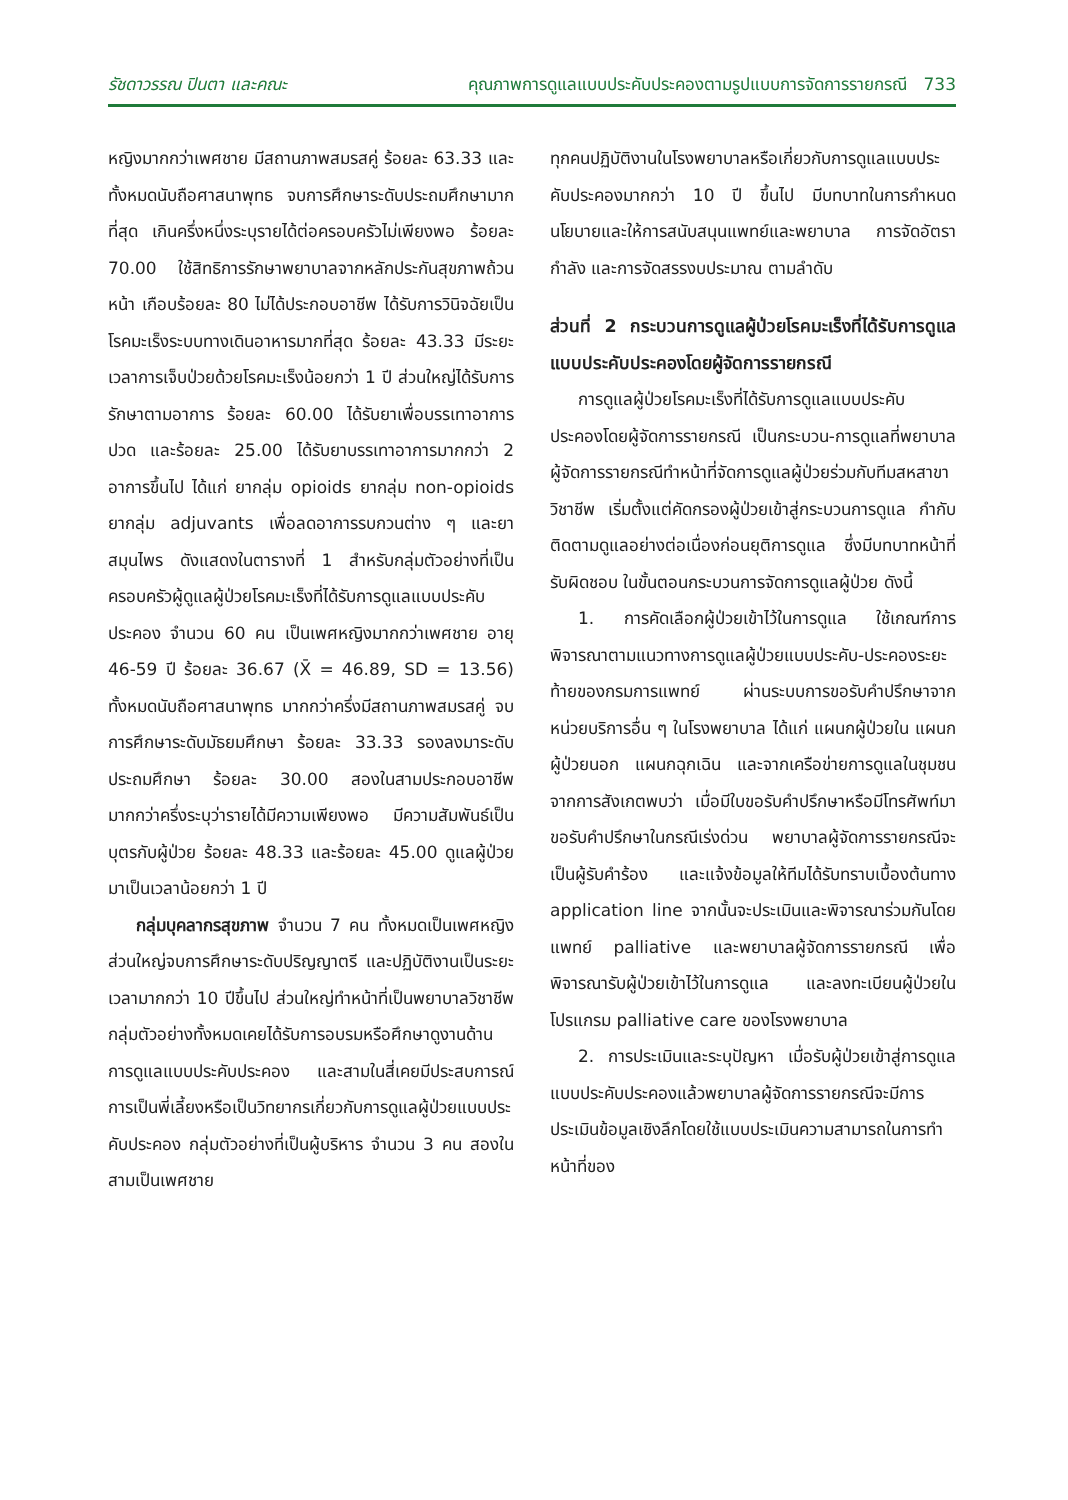รัชดาวรรณ ปินตา และคณะ คุณภาพการดูแลแบบประคับประคองตามรูปแบบการจัดการรายกรณี 733
หญิงมากกว่าเพศชาย มีสถานภาพสมรสคู่ ร้อยละ 63.33 และทั้งหมดนับถือศาสนาพุทธ จบการศึกษาระดับประถมศึกษามากที่สุด เกินครึ่งหนึ่งระบุรายได้ต่อครอบครัวไม่เพียงพอ ร้อยละ 70.00 ใช้สิทธิการรักษาพยาบาลจากหลักประกันสุขภาพถ้วนหน้า เกือบร้อยละ 80 ไม่ได้ประกอบอาชีพ ได้รับการวินิจฉัยเป็นโรคมะเร็งระบบทางเดินอาหารมากที่สุด ร้อยละ 43.33 มีระยะเวลาการเจ็บป่วยด้วยโรคมะเร็งน้อยกว่า 1 ปี ส่วนใหญ่ได้รับการรักษาตามอาการ ร้อยละ 60.00 ได้รับยาเพื่อบรรเทาอาการปวด และร้อยละ 25.00 ได้รับยาบรรเทาอาการมากกว่า 2 อาการขึ้นไป ได้แก่ ยากลุ่ม opioids ยากลุ่ม non-opioids ยากลุ่ม adjuvants เพื่อลดอาการรบกวนต่าง ๆ และยาสมุนไพร ดังแสดงในตารางที่ 1 สำหรับกลุ่มตัวอย่างที่เป็นครอบครัวผู้ดูแลผู้ป่วยโรคมะเร็งที่ได้รับการดูแลแบบประคับประคอง จำนวน 60 คน เป็นเพศหญิงมากกว่าเพศชาย อายุ 46-59 ปี ร้อยละ 36.67 (X̄ = 46.89, SD = 13.56) ทั้งหมดนับถือศาสนาพุทธ มากกว่าครึ่งมีสถานภาพสมรสคู่ จบการศึกษาระดับมัธยมศึกษา ร้อยละ 33.33 รองลงมาระดับประถมศึกษา ร้อยละ 30.00 สองในสามประกอบอาชีพ มากกว่าครึ่งระบุว่ารายได้มีความเพียงพอ มีความสัมพันธ์เป็นบุตรกับผู้ป่วย ร้อยละ 48.33 และร้อยละ 45.00 ดูแลผู้ป่วยมาเป็นเวลาน้อยกว่า 1 ปี
กลุ่มบุคลากรสุขภาพ จำนวน 7 คน ทั้งหมดเป็นเพศหญิง ส่วนใหญ่จบการศึกษาระดับปริญญาตรี และปฏิบัติงานเป็นระยะเวลามากกว่า 10 ปีขึ้นไป ส่วนใหญ่ทำหน้าที่เป็นพยาบาลวิชาชีพ กลุ่มตัวอย่างทั้งหมดเคยได้รับการอบรมหรือศึกษาดูงานด้านการดูแลแบบประคับประคอง และสามในสี่เคยมีประสบการณ์การเป็นพี่เลี้ยงหรือเป็นวิทยากรเกี่ยวกับการดูแลผู้ป่วยแบบประคับประคอง กลุ่มตัวอย่างที่เป็นผู้บริหาร จำนวน 3 คน สองในสามเป็นเพศชาย
ทุกคนปฏิบัติงานในโรงพยาบาลหรือเกี่ยวกับการดูแลแบบประคับประคองมากกว่า 10 ปี ขึ้นไป มีบทบาทในการกำหนดนโยบายและให้การสนับสนุนแพทย์และพยาบาล การจัดอัตรากำลัง และการจัดสรรงบประมาณ ตามลำดับ
ส่วนที่ 2 กระบวนการดูแลผู้ป่วยโรคมะเร็งที่ได้รับการดูแลแบบประคับประคองโดยผู้จัดการรายกรณี
การดูแลผู้ป่วยโรคมะเร็งที่ได้รับการดูแลแบบประคับประคองโดยผู้จัดการรายกรณี เป็นกระบวน-การดูแลที่พยาบาลผู้จัดการรายกรณีทำหน้าที่จัดการดูแลผู้ป่วยร่วมกับทีมสหสาขาวิชาชีพ เริ่มตั้งแต่คัดกรองผู้ป่วยเข้าสู่กระบวนการดูแล กำกับติดตามดูแลอย่างต่อเนื่องก่อนยุติการดูแล ซึ่งมีบทบาทหน้าที่รับผิดชอบ ในขั้นตอนกระบวนการจัดการดูแลผู้ป่วย ดังนี้
1. การคัดเลือกผู้ป่วยเข้าไว้ในการดูแล ใช้เกณฑ์การพิจารณาตามแนวทางการดูแลผู้ป่วยแบบประคับ-ประคองระยะท้ายของกรมการแพทย์ ผ่านระบบการขอรับคำปรึกษาจากหน่วยบริการอื่น ๆ ในโรงพยาบาล ได้แก่ แผนกผู้ป่วยใน แผนกผู้ป่วยนอก แผนกฉุกเฉิน และจากเครือข่ายการดูแลในชุมชน จากการสังเกตพบว่า เมื่อมีใบขอรับคำปรึกษาหรือมีโทรศัพท์มาขอรับคำปรึกษาในกรณีเร่งด่วน พยาบาลผู้จัดการรายกรณีจะเป็นผู้รับคำร้อง และแจ้งข้อมูลให้ทีมได้รับทราบเบื้องต้นทาง application line จากนั้นจะประเมินและพิจารณาร่วมกันโดยแพทย์ palliative และพยาบาลผู้จัดการรายกรณี เพื่อพิจารณารับผู้ป่วยเข้าไว้ในการดูแล และลงทะเบียนผู้ป่วยในโปรแกรม palliative care ของโรงพยาบาล
2. การประเมินและระบุปัญหา เมื่อรับผู้ป่วยเข้าสู่การดูแลแบบประคับประคองแล้วพยาบาลผู้จัดการรายกรณีจะมีการประเมินข้อมูลเชิงลึกโดยใช้แบบประเมินความสามารถในการทำหน้าที่ของ